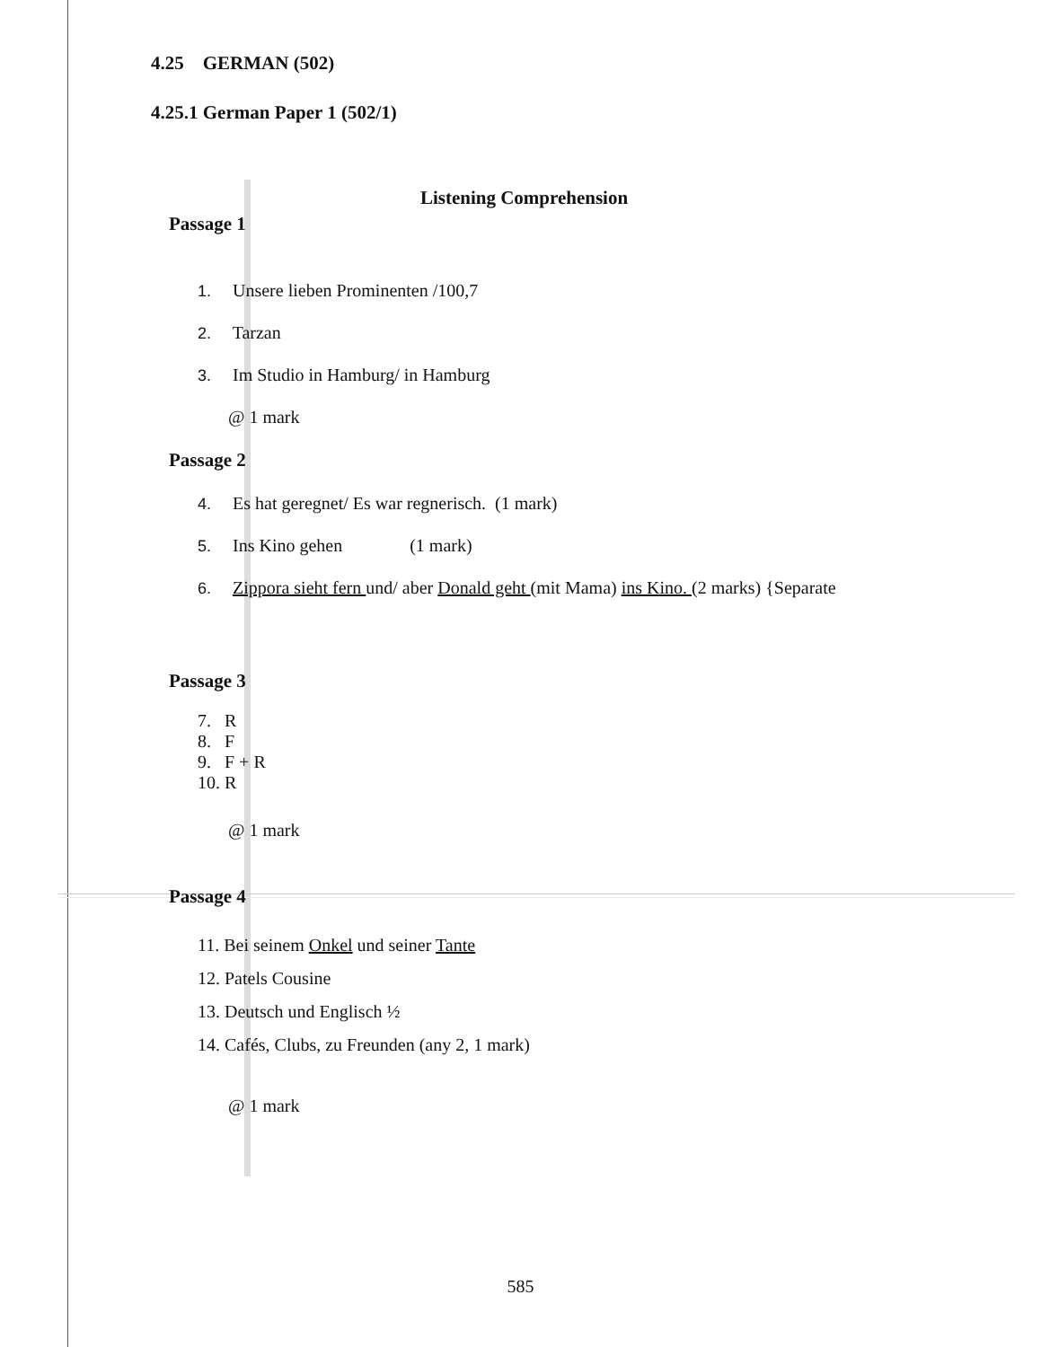4.25 GERMAN (502)
4.25.1 German Paper 1 (502/1)
Listening Comprehension
Passage 1
1. Unsere lieben Prominenten /100,7
2. Tarzan
3. Im Studio in Hamburg/ in Hamburg
@ 1 mark
Passage 2
4. Es hat geregnet/ Es war regnerisch. (1 mark)
5. Ins Kino gehen (1 mark)
6. Zippora sieht fern und/ aber Donald geht (mit Mama) ins Kino. (2 marks) {Separate
Passage 3
7. R
8. F
9. F + R
10. R
@ 1 mark
Passage 4
11. Bei seinem Onkel und seiner Tante
12. Patels Cousine
13. Deutsch und Englisch ½
14. Cafés, Clubs, zu Freunden (any 2, 1 mark)
@ 1 mark
585